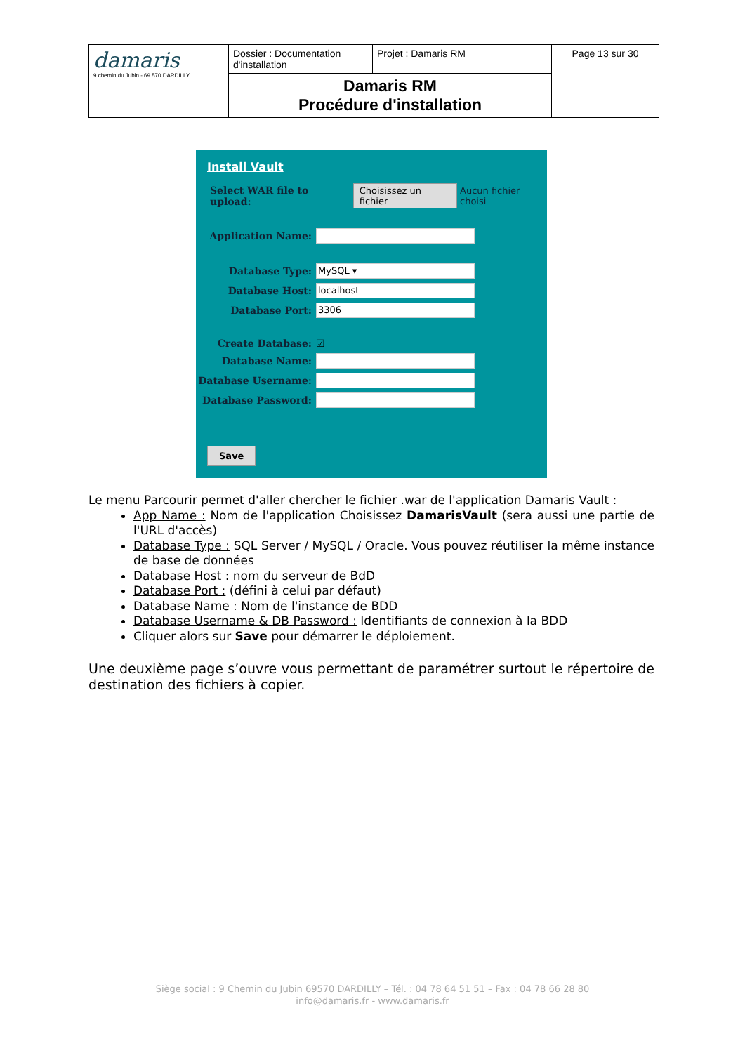| damaris 9 chemin du Jubin - 69 570 DARDILLY | Dossier : Documentation d'installation | Projet : Damaris RM | Page 13 sur 30 |
| | Damaris RM Procédure d'installation | | |
Install Vault
Select WAR file to upload: Choisissez un fichier Aucun fichier choisi
Application Name:
Database Type: MySQL ▾
Database Host: localhost
Database Port: 3306
Create Database: ☑
Database Name:
Database Username:
Database Password:
Save
Le menu Parcourir permet d'aller chercher le fichier .war de l'application Damaris Vault :
App Name : Nom de l'application Choisissez DamarisVault (sera aussi une partie de l'URL d'accès)
Database Type : SQL Server / MySQL / Oracle. Vous pouvez réutiliser la même instance de base de données
Database Host : nom du serveur de BdD
Database Port : (défini à celui par défaut)
Database Name : Nom de l'instance de BDD
Database Username & DB Password : Identifiants de connexion à la BDD
Cliquer alors sur Save pour démarrer le déploiement.
Une deuxième page s’ouvre vous permettant de paramétrer surtout le répertoire de destination des fichiers à copier.
Siège social : 9 Chemin du Jubin 69570 DARDILLY – Tél. : 04 78 64 51 51 – Fax : 04 78 66 28 80
info@damaris.fr - www.damaris.fr